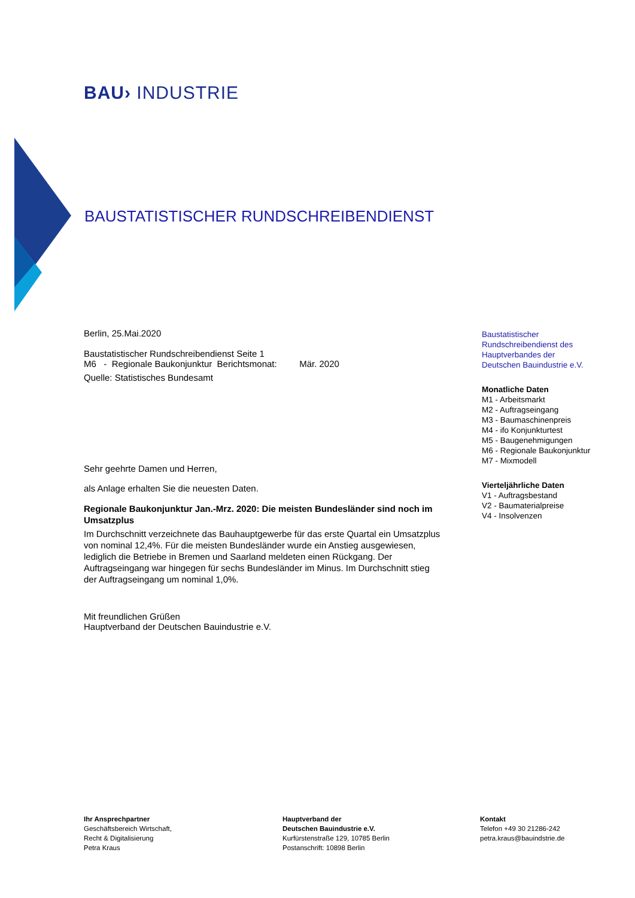BAU› INDUSTRIE
BAUSTATISTISCHER RUNDSCHREIBENDIENST
Berlin, 25.Mai.2020
Baustatistischer Rundschreibendienst Seite 1
M6 - Regionale Baukonjunktur Berichtsmonat: Mär. 2020
Quelle: Statistisches Bundesamt
Sehr geehrte Damen und Herren,
als Anlage erhalten Sie die neuesten Daten.
Regionale Baukonjunktur Jan.-Mrz. 2020: Die meisten Bundesländer sind noch im Umsatzplus
Im Durchschnitt verzeichnete das Bauhauptgewerbe für das erste Quartal ein Umsatzplus von nominal 12,4%. Für die meisten Bundesländer wurde ein Anstieg ausgewiesen, lediglich die Betriebe in Bremen und Saarland meldeten einen Rückgang. Der Auftragseingang war hingegen für sechs Bundesländer im Minus. Im Durchschnitt stieg der Auftragseingang um nominal 1,0%.
Mit freundlichen Grüßen
Hauptverband der Deutschen Bauindustrie e.V.
Baustatistischer
Rundschreibendienst des
Hauptverbandes der
Deutschen Bauindustrie e.V.
Monatliche Daten
M1 - Arbeitsmarkt
M2 - Auftragseingang
M3 - Baumaschinenpreis
M4 - ifo Konjunkturtest
M5 - Baugenehmigungen
M6 - Regionale Baukonjunktur
M7 - Mixmodell
Vierteljährliche Daten
V1 - Auftragsbestand
V2 - Baumaterialpreise
V4 - Insolvenzen
Ihr Ansprechpartner
Geschäftsbereich Wirtschaft,
Recht & Digitalisierung
Petra Kraus
Hauptverband der
Deutschen Bauindustrie e.V.
Kurfürstenstraße 129, 10785 Berlin
Postanschrift: 10898 Berlin
Kontakt
Telefon +49 30 21286-242
petra.kraus@bauindstrie.de